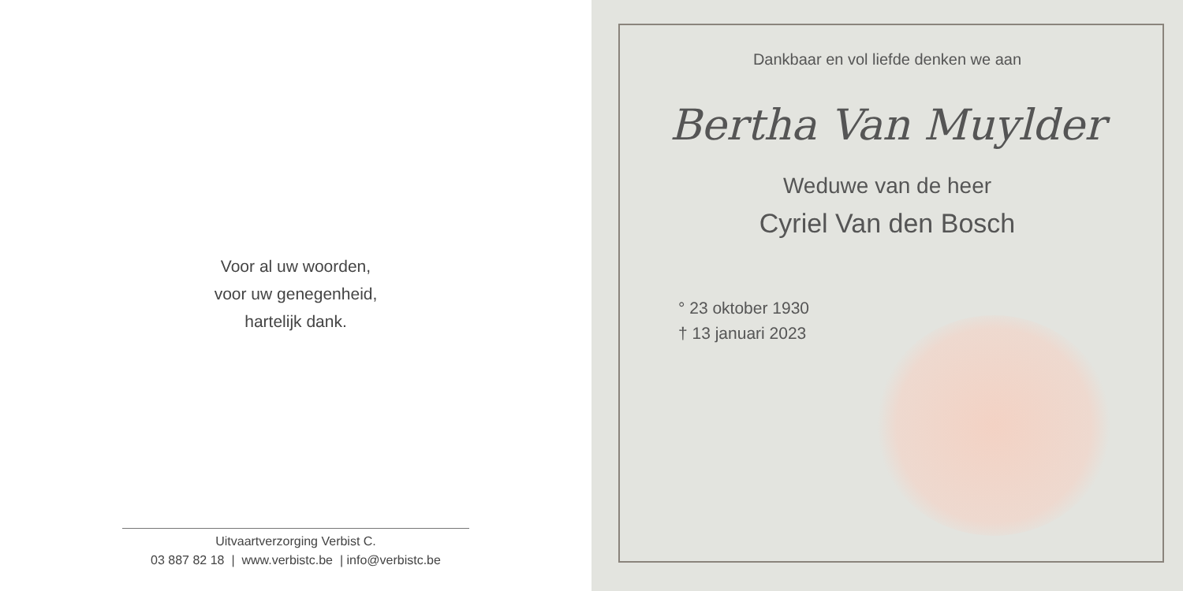Voor al uw woorden,
voor uw genegenheid,
hartelijk dank.
Uitvaartverzorging Verbist C.
03 887 82 18 | www.verbistc.be | info@verbistc.be
Dankbaar en vol liefde denken we aan
Bertha Van Muylder
Weduwe van de heer
Cyriel Van den Bosch
° 23 oktober 1930
† 13 januari 2023